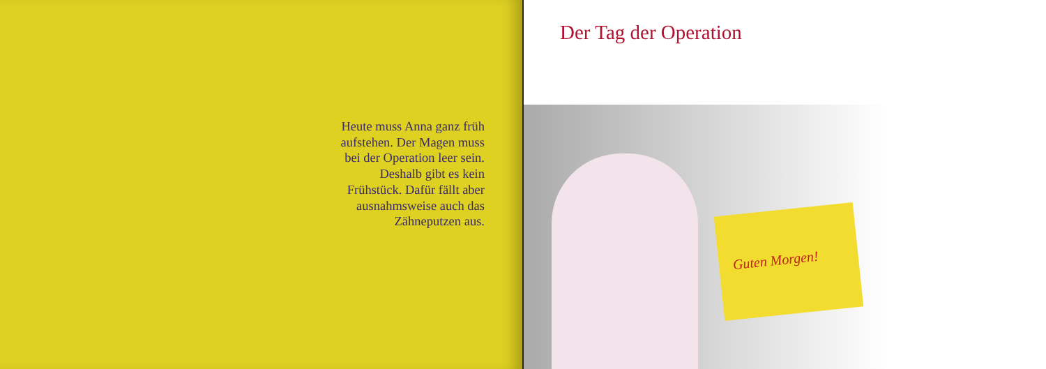Heute muss Anna ganz früh aufstehen. Der Magen muss bei der Operation leer sein. Deshalb gibt es kein Frühstück. Dafür fällt aber ausnahmsweise auch das Zähneputzen aus.
Der Tag der Operation
Guten Morgen!